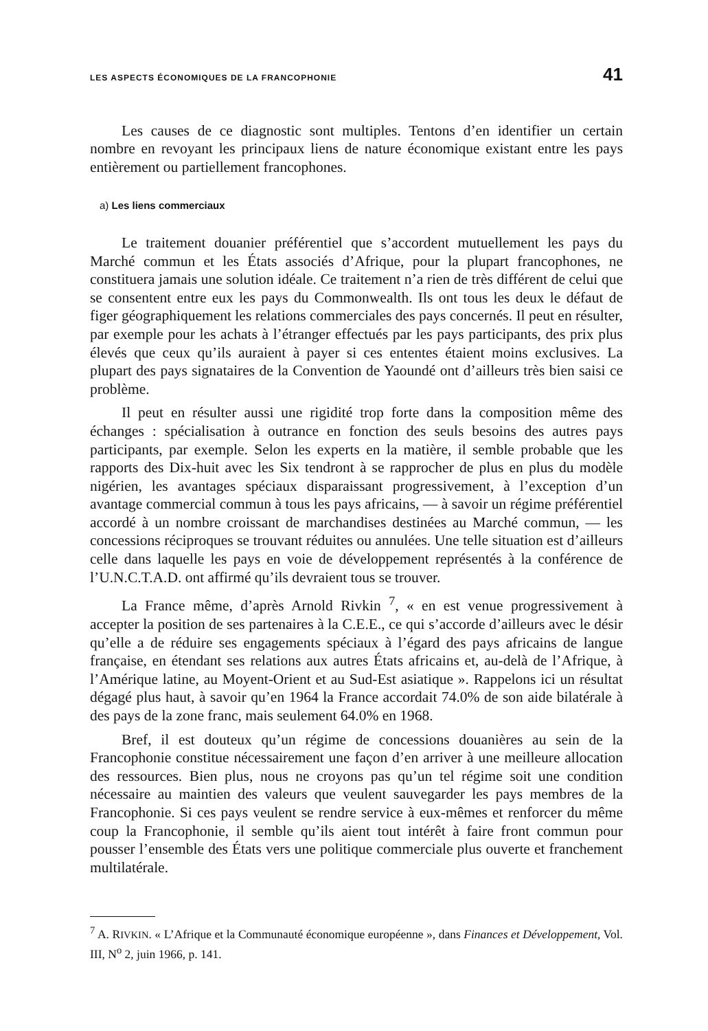LES ASPECTS ÉCONOMIQUES DE LA FRANCOPHONIE 41
Les causes de ce diagnostic sont multiples. Tentons d’en identifier un certain nombre en revoyant les principaux liens de nature économique existant entre les pays entièrement ou partiellement francophones.
a) Les liens commerciaux
Le traitement douanier préférentiel que s’accordent mutuellement les pays du Marché commun et les États associés d’Afrique, pour la plupart francophones, ne constituera jamais une solution idéale. Ce traitement n’a rien de très différent de celui que se consentent entre eux les pays du Commonwealth. Ils ont tous les deux le défaut de figer géographiquement les relations commerciales des pays concernés. Il peut en résulter, par exemple pour les achats à l’étranger effectués par les pays participants, des prix plus élevés que ceux qu’ils auraient à payer si ces ententes étaient moins exclusives. La plupart des pays signataires de la Convention de Yaoundé ont d’ailleurs très bien saisi ce problème.
Il peut en résulter aussi une rigidité trop forte dans la composition même des échanges : spécialisation à outrance en fonction des seuls besoins des autres pays participants, par exemple. Selon les experts en la matière, il semble probable que les rapports des Dix-huit avec les Six tendront à se rapprocher de plus en plus du modèle nigérien, les avantages spéciaux disparaissant progressivement, à l’exception d’un avantage commercial commun à tous les pays africains, — à savoir un régime préférentiel accordé à un nombre croissant de marchandises destinées au Marché commun, — les concessions réciproques se trouvant réduites ou annulées. Une telle situation est d’ailleurs celle dans laquelle les pays en voie de développement représentés à la conférence de l’U.N.C.T.A.D. ont affirmé qu’ils devraient tous se trouver.
La France même, d’après Arnold Rivkin <sup>7</sup>, « en est venue progressivement à accepter la position de ses partenaires à la C.E.E., ce qui s’accorde d’ailleurs avec le désir qu’elle a de réduire ses engagements spéciaux à l’égard des pays africains de langue française, en étendant ses relations aux autres États africains et, au-delà de l’Afrique, à l’Amérique latine, au Moyent-Orient et au Sud-Est asiatique ». Rappelons ici un résultat dégagé plus haut, à savoir qu’en 1964 la France accordait 74.0% de son aide bilatérale à des pays de la zone franc, mais seulement 64.0% en 1968.
Bref, il est douteux qu’un régime de concessions douanières au sein de la Francophonie constitue nécessairement une façon d’en arriver à une meilleure allocation des ressources. Bien plus, nous ne croyons pas qu’un tel régime soit une condition nécessaire au maintien des valeurs que veulent sauvegarder les pays membres de la Francophonie. Si ces pays veulent se rendre service à eux-mêmes et renforcer du même coup la Francophonie, il semble qu’ils aient tout intérêt à faire front commun pour pousser l’ensemble des États vers une politique commerciale plus ouverte et franchement multilatérale.
<sup>7</sup> A. RIVKIN. « L’Afrique et la Communauté économique européenne », dans Finances et Développement, Vol. III, N<sup>o</sup> 2, juin 1966, p. 141.